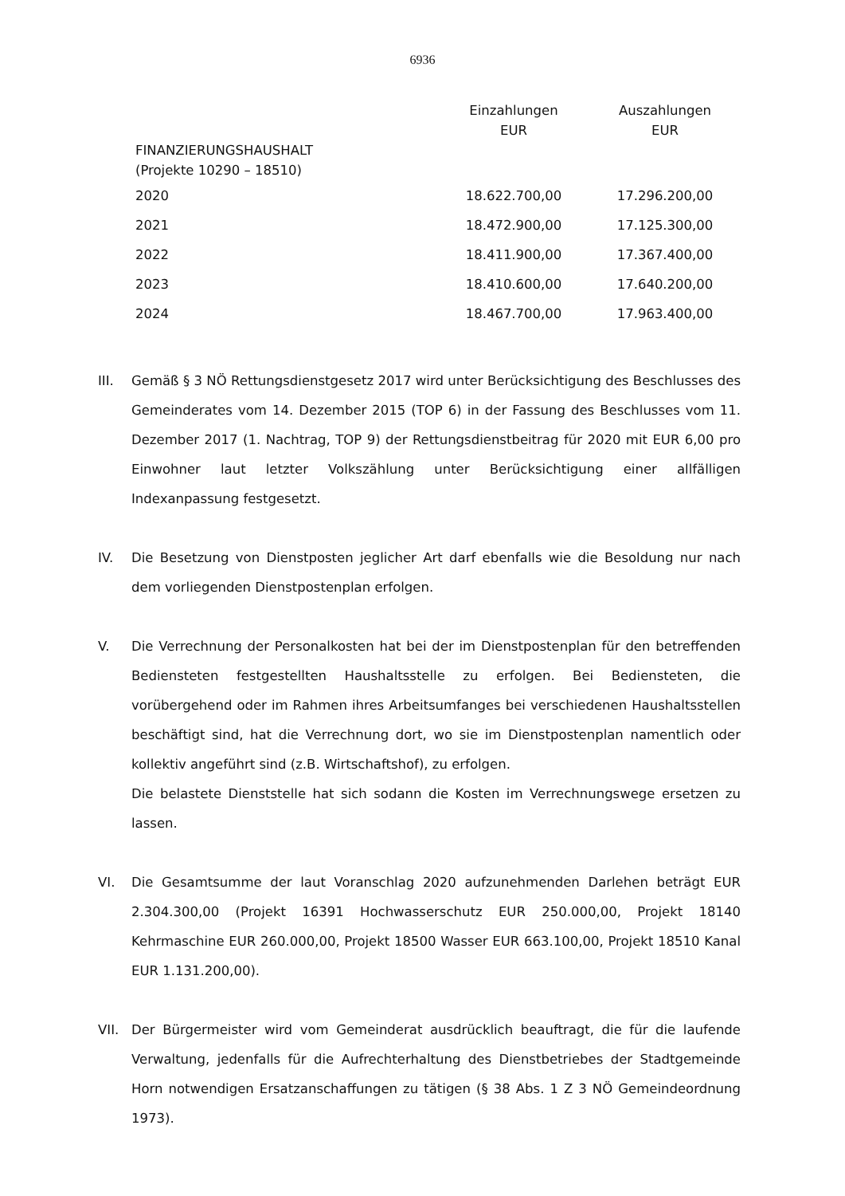6936
| | Einzahlungen EUR | Auszahlungen EUR |
| --- | --- | --- |
| FINANZIERUNGSHAUSHALT (Projekte 10290 – 18510) | | |
| 2020 | 18.622.700,00 | 17.296.200,00 |
| 2021 | 18.472.900,00 | 17.125.300,00 |
| 2022 | 18.411.900,00 | 17.367.400,00 |
| 2023 | 18.410.600,00 | 17.640.200,00 |
| 2024 | 18.467.700,00 | 17.963.400,00 |
III. Gemäß § 3 NÖ Rettungsdienstgesetz 2017 wird unter Berücksichtigung des Beschlusses des Gemeinderates vom 14. Dezember 2015 (TOP 6) in der Fassung des Beschlusses vom 11. Dezember 2017 (1. Nachtrag, TOP 9) der Rettungsdienstbeitrag für 2020 mit EUR 6,00 pro Einwohner laut letzter Volkszählung unter Berücksichtigung einer allfälligen Indexanpassung festgesetzt.
IV. Die Besetzung von Dienstposten jeglicher Art darf ebenfalls wie die Besoldung nur nach dem vorliegenden Dienstpostenplan erfolgen.
V. Die Verrechnung der Personalkosten hat bei der im Dienstpostenplan für den betreffenden Bediensteten festgestellten Haushaltsstelle zu erfolgen. Bei Bediensteten, die vorübergehend oder im Rahmen ihres Arbeitsumfanges bei verschiedenen Haushaltsstellen beschäftigt sind, hat die Verrechnung dort, wo sie im Dienstpostenplan namentlich oder kollektiv angeführt sind (z.B. Wirtschaftshof), zu erfolgen.
Die belastete Dienststelle hat sich sodann die Kosten im Verrechnungswege ersetzen zu lassen.
VI. Die Gesamtsumme der laut Voranschlag 2020 aufzunehmenden Darlehen beträgt EUR 2.304.300,00 (Projekt 16391 Hochwasserschutz EUR 250.000,00, Projekt 18140 Kehrmaschine EUR 260.000,00, Projekt 18500 Wasser EUR 663.100,00, Projekt 18510 Kanal EUR 1.131.200,00).
VII. Der Bürgermeister wird vom Gemeinderat ausdrücklich beauftragt, die für die laufende Verwaltung, jedenfalls für die Aufrechterhaltung des Dienstbetriebes der Stadtgemeinde Horn notwendigen Ersatzanschaffungen zu tätigen (§ 38 Abs. 1 Z 3 NÖ Gemeindeordnung 1973).